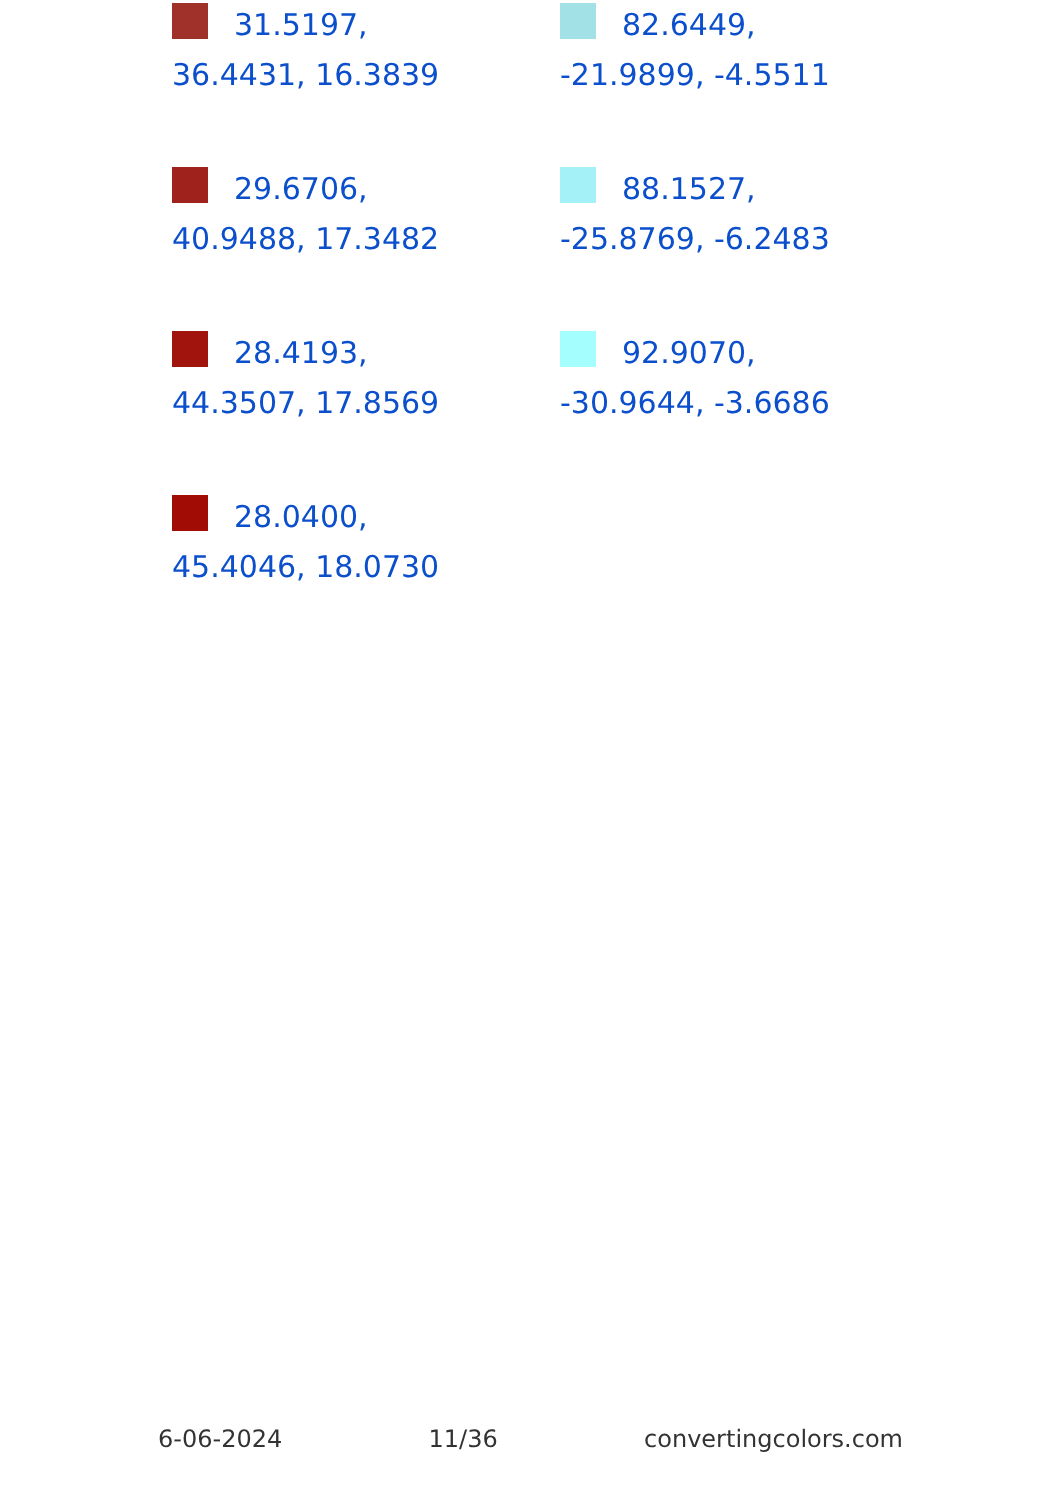31.5197, 36.4431, 16.3839
82.6449, -21.9899, -4.5511
29.6706, 40.9488, 17.3482
88.1527, -25.8769, -6.2483
28.4193, 44.3507, 17.8569
92.9070, -30.9644, -3.6686
28.0400, 45.4046, 18.0730
6-06-2024 11/36 convertingcolors.com